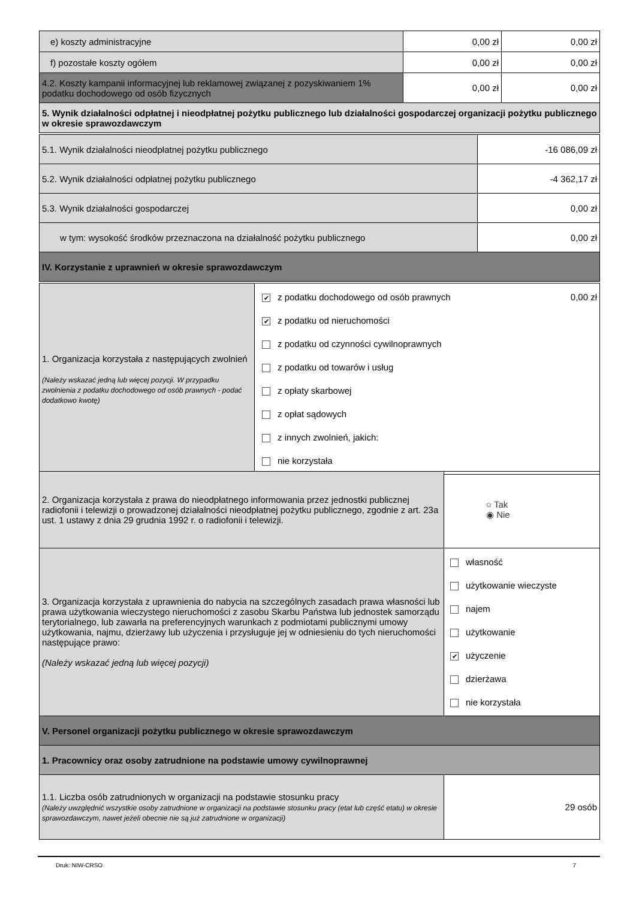| e) koszty administracyjne | 0,00 zł | 0,00 zł |
| f) pozostałe koszty ogółem | 0,00 zł | 0,00 zł |
| 4.2. Koszty kampanii informacyjnej lub reklamowej związanej z pozyskiwaniem 1% podatku dochodowego od osób fizycznych | 0,00 zł | 0,00 zł |
| 5. Wynik działalności odpłatnej i nieodpłatnej pożytku publicznego lub działalności gospodarczej organizacji pożytku publicznego w okresie sprawozdawczym | | |
| 5.1. Wynik działalności nieodpłatnej pożytku publicznego | -16 086,09 zł |
| 5.2. Wynik działalności odpłatnej pożytku publicznego | -4 362,17 zł |
| 5.3. Wynik działalności gospodarczej | 0,00 zł |
| w tym: wysokość środków przeznaczona na działalność pożytku publicznego | 0,00 zł |
| IV. Korzystanie z uprawnień w okresie sprawozdawczym | |
| 1. Organizacja korzystała z następujących zwolnień (Należy wskazać jedną lub więcej pozycji. W przypadku zwolnienia z podatku dochodowego od osób prawnych - podać dodatkowo kwotę) | ✔ z podatku dochodowego od osób prawnych 0,00 zł ✔ z podatku od nieruchomości z podatku od czynności cywilnoprawnych z podatku od towarów i usług z opłaty skarbowej z opłat sądowych z innych zwolnień, jakich: nie korzystała |
| 2. Organizacja korzystała z prawa do nieodpłatnego informowania przez jednostki publicznej radiofonii i telewizji o prowadzonej działalności nieodpłatnej pożytku publicznego, zgodnie z art. 23a ust. 1 ustawy z dnia 29 grudnia 1992 r. o radiofonii i telewizji. | ○ Tak ◉ Nie |
| 3. Organizacja korzystała z uprawnienia do nabycia na szczególnych zasadach prawa własności lub prawa użytkowania wieczystego nieruchomości z zasobu Skarbu Państwa lub jednostek samorządu terytorialnego, lub zawarła na preferencyjnych warunkach z podmiotami publicznymi umowy użytkowania, najmu, dzierżawy lub użyczenia i przysługuje jej w odniesieniu do tych nieruchomości następujące prawo: (Należy wskazać jedną lub więcej pozycji) | własność użytkowanie wieczyste najem użytkowanie ✔ użyczenie dzierżawa nie korzystała |
| V. Personel organizacji pożytku publicznego w okresie sprawozdawczym | |
| 1. Pracownicy oraz osoby zatrudnione na podstawie umowy cywilnoprawnej | |
| 1.1. Liczba osób zatrudnionych w organizacji na podstawie stosunku pracy (Należy uwzględnić wszystkie osoby zatrudnione w organizacji na podstawie stosunku pracy (etat lub część etatu) w okresie sprawozdawczym, nawet jeżeli obecnie nie są już zatrudnione w organizacji) | 29 osób |
Druk: NIW-CRSO 7